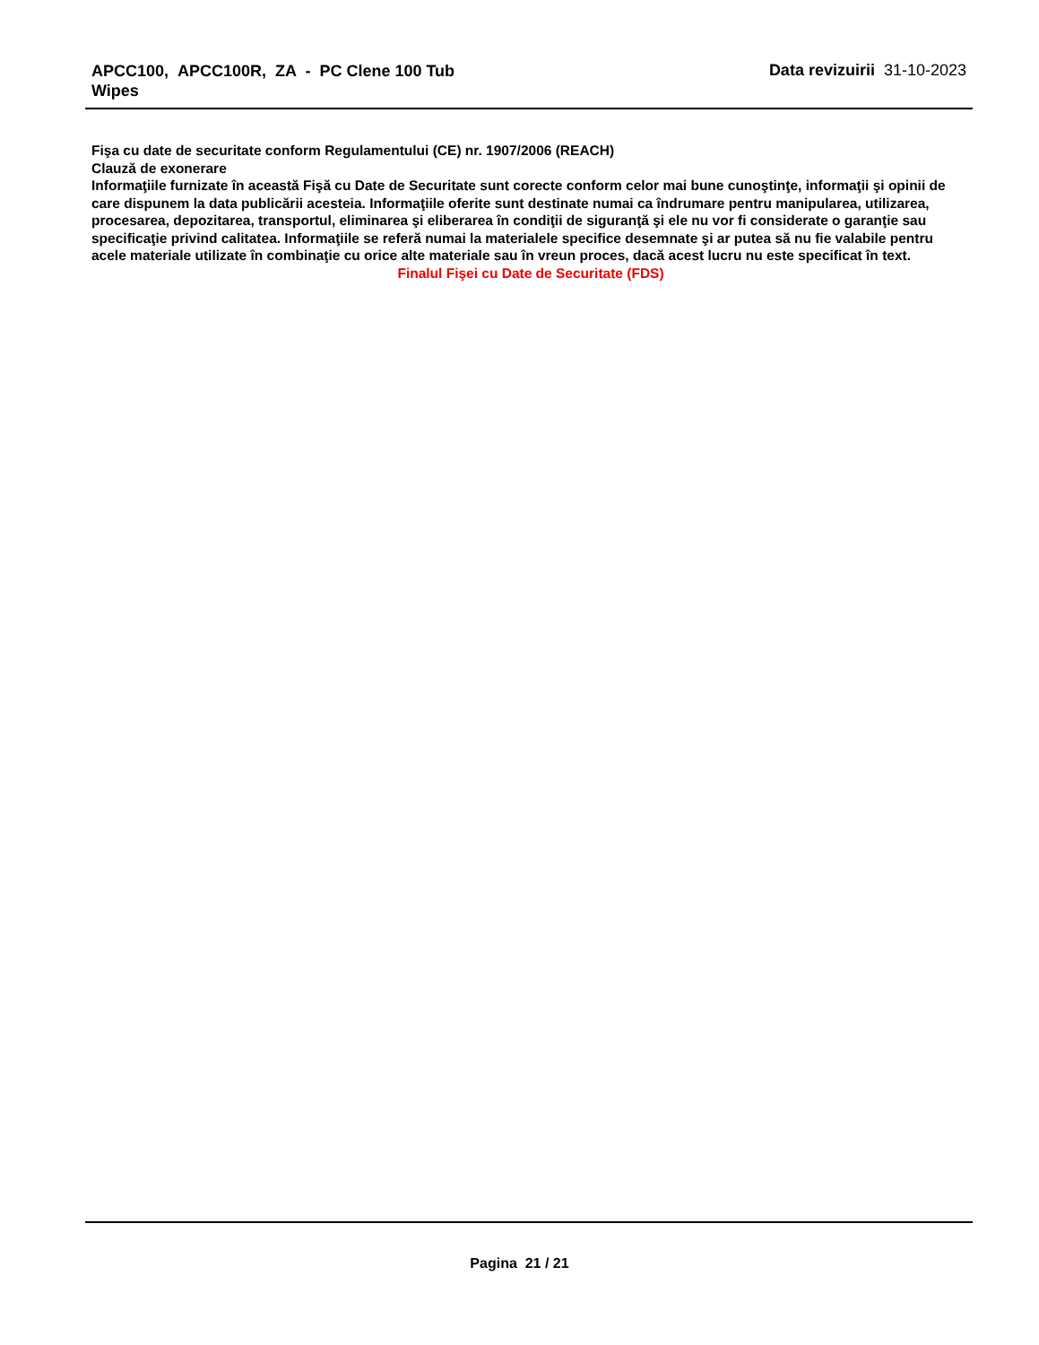APCC100, APCC100R, ZA - PC Clene 100 Tub Wipes
Data revizuirii 31-10-2023
Fişa cu date de securitate conform Regulamentului (CE) nr. 1907/2006 (REACH)
Clauză de exonerare
Informaţiile furnizate în această Fişă cu Date de Securitate sunt corecte conform celor mai bune cunoştinţe, informaţii şi opinii de care dispunem la data publicării acesteia. Informaţiile oferite sunt destinate numai ca îndrumare pentru manipularea, utilizarea, procesarea, depozitarea, transportul, eliminarea şi eliberarea în condiţii de siguranţă şi ele nu vor fi considerate o garanţie sau specificaţie privind calitatea. Informaţiile se referă numai la materialele specifice desemnate şi ar putea să nu fie valabile pentru acele materiale utilizate în combinaţie cu orice alte materiale sau în vreun proces, dacă acest lucru nu este specificat în text.
Finalul Fişei cu Date de Securitate (FDS)
Pagina 21 / 21